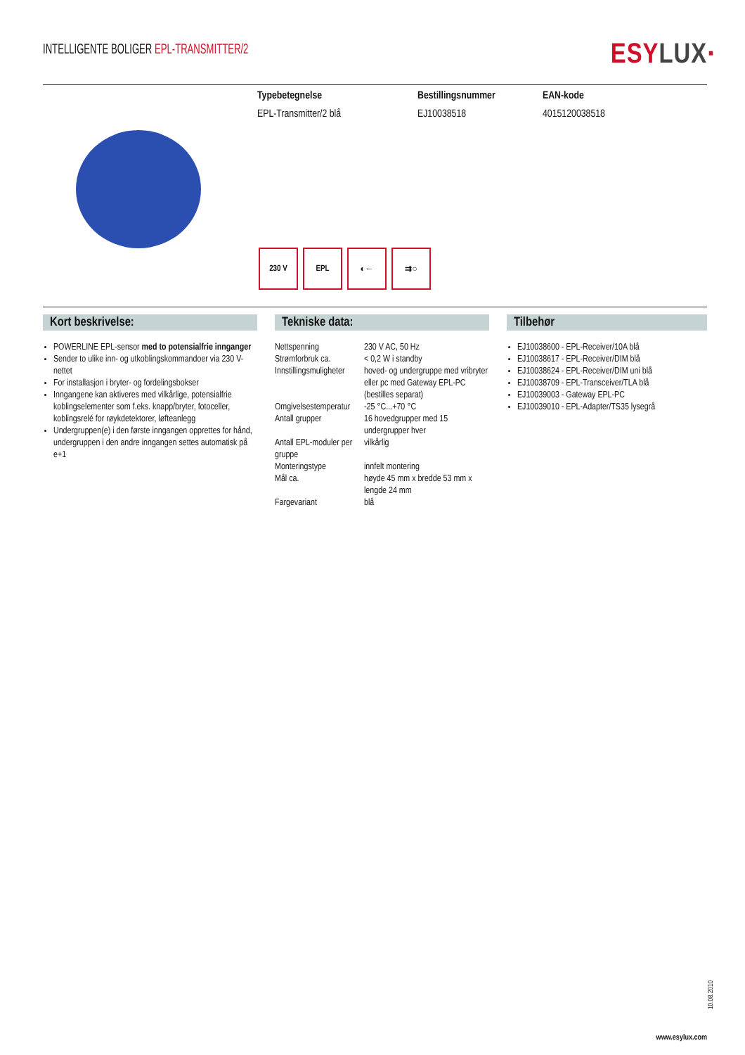INTELLIGENTE BOLIGER EPL-TRANSMITTER/2
ESYLUX·
Typebetegnelse
EPL-Transmitter/2 blå
Bestillingsnummer
EJ10038518
EAN-kode
4015120038518
230 V EPL ◐← ⇉○
Kort beskrivelse:
POWERLINE EPL-sensor med to potensialfrie innganger
Sender to ulike inn- og utkoblingskommandoer via 230 V-nettet
For installasjon i bryter- og fordelingsbokser
Inngangene kan aktiveres med vilkårlige, potensialfrie koblingselementer som f.eks. knapp/bryter, fotoceller, koblingsrelé for røykdetektorer, løfteanlegg
Undergruppen(e) i den første inngangen opprettes for hånd, undergruppen i den andre inngangen settes automatisk på e+1
Tekniske data:
| Nettspenning | 230 V AC, 50 Hz |
| Strømforbruk ca. | < 0,2 W i standby |
| Innstillingsmuligheter | hoved- og undergruppe med vribryter eller pc med Gateway EPL-PC (bestilles separat) |
| Omgivelsestemperatur | -25 °C...+70 °C |
| Antall grupper | 16 hovedgrupper med 15 undergrupper hver |
| Antall EPL-moduler per gruppe | vilkårlig |
| Monteringstype | innfelt montering |
| Mål ca. | høyde 45 mm x bredde 53 mm x lengde 24 mm |
| Fargevariant | blå |
Tilbehør
EJ10038600 - EPL-Receiver/10A blå
EJ10038617 - EPL-Receiver/DIM blå
EJ10038624 - EPL-Receiver/DIM uni blå
EJ10038709 - EPL-Transceiver/TLA blå
EJ10039003 - Gateway EPL-PC
EJ10039010 - EPL-Adapter/TS35 lysegrå
10.08.2010
www.esylux.com